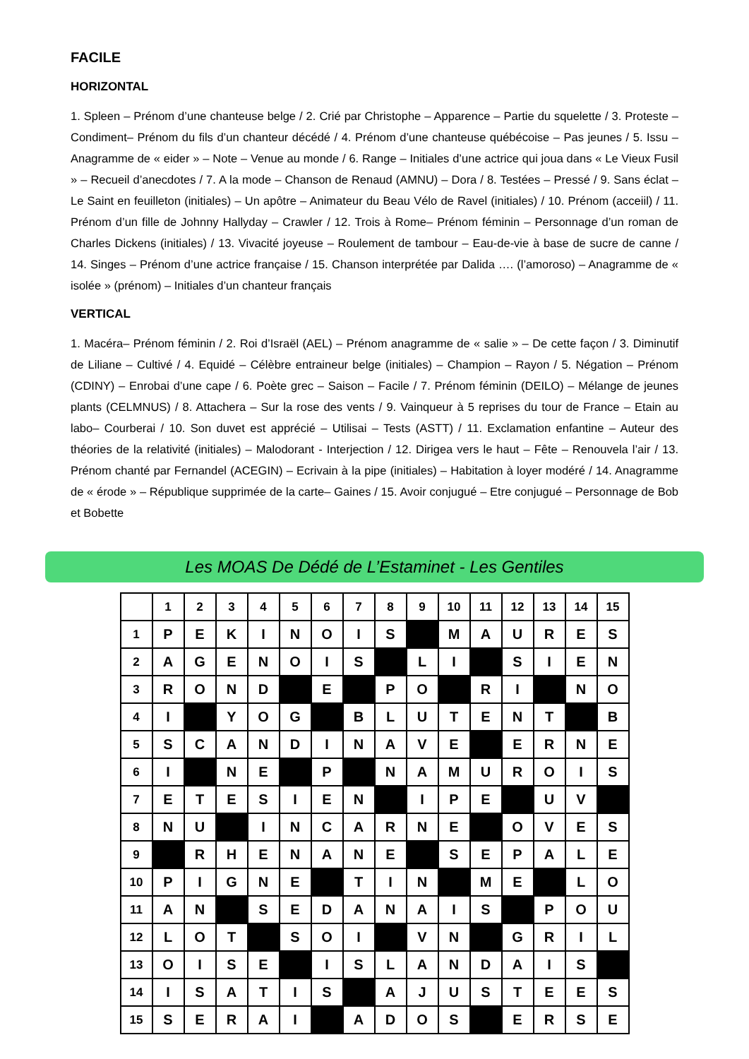FACILE
HORIZONTAL
1. Spleen – Prénom d’une chanteuse belge / 2. Crié par Christophe – Apparence – Partie du squelette / 3. Proteste – Condiment– Prénom du fils d’un chanteur décédé / 4. Prénom d’une chanteuse québécoise – Pas jeunes / 5. Issu – Anagramme de « eider » – Note – Venue au monde / 6. Range – Initiales d’une actrice qui joua dans « Le Vieux Fusil » – Recueil d’anecdotes / 7. A la mode – Chanson de Renaud (AMNU) – Dora / 8. Testées – Pressé / 9. Sans éclat – Le Saint en feuilleton (initiales) – Un apôtre – Animateur du Beau Vélo de Ravel (initiales) / 10. Prénom (acceiil) / 11. Prénom d’un fille de Johnny Hallyday – Crawler / 12. Trois à Rome– Prénom féminin – Personnage d’un roman de Charles Dickens (initiales) / 13. Vivacité joyeuse – Roulement de tambour – Eau-de-vie à base de sucre de canne / 14. Singes – Prénom d’une actrice française / 15. Chanson interprétée par Dalida …. (l’amoroso) – Anagramme de « isolée » (prénom) – Initiales d’un chanteur français
VERTICAL
1. Macéra– Prénom féminin / 2. Roi d’Israël (AEL) – Prénom anagramme de « salie » – De cette façon / 3. Diminutif de Liliane – Cultivé / 4. Equidé – Célèbre entraineur belge (initiales) – Champion – Rayon / 5. Négation – Prénom (CDINY) – Enrobai d’une cape / 6. Poète grec – Saison – Facile / 7. Prénom féminin (DEILO) – Mélange de jeunes plants (CELMNUS) / 8. Attachera – Sur la rose des vents / 9. Vainqueur à 5 reprises du tour de France – Etain au labo– Courberai / 10. Son duvet est apprécié – Utilisai – Tests (ASTT) / 11. Exclamation enfantine – Auteur des théories de la relativité (initiales) – Malodorant - Interjection / 12. Dirigea vers le haut – Fête – Renouvela l’air / 13. Prénom chanté par Fernandel (ACEGIN) – Ecrivain à la pipe (initiales) – Habitation à loyer modéré / 14. Anagramme de « érode » – République supprimée de la carte– Gaines / 15. Avoir conjugué – Etre conjugué – Personnage de Bob et Bobette
Les MOAS De Dédé de L’Estaminet - Les Gentiles
| | 1 | 2 | 3 | 4 | 5 | 6 | 7 | 8 | 9 | 10 | 11 | 12 | 13 | 14 | 15 |
| --- | --- | --- | --- | --- | --- | --- | --- | --- | --- | --- | --- | --- | --- | --- | --- |
| 1 | P | E | K | I | N | O | I | S | | M | A | U | R | E | S |
| 2 | A | G | E | N | O | I | S | | L | I | | S | I | E | N |
| 3 | R | O | N | D | | E | | P | O | | R | I | | N | O |
| 4 | I | | Y | O | G | | B | L | U | T | E | N | T | | B |
| 5 | S | C | A | N | D | I | N | A | V | E | | E | R | N | E |
| 6 | I | | N | E | | P | | N | A | M | U | R | O | I | S |
| 7 | E | T | E | S | I | E | N | | I | P | E | | U | V | |
| 8 | N | U | | I | N | C | A | R | N | E | | O | V | E | S |
| 9 | | R | H | E | N | A | N | E | | S | E | P | A | L | E |
| 10 | P | I | G | N | E | | T | I | N | | M | E | | L | O |
| 11 | A | N | | S | E | D | A | N | A | I | S | | P | O | U |
| 12 | L | O | T | | S | O | I | | V | N | | G | R | I | L |
| 13 | O | I | S | E | | I | S | L | A | N | D | A | I | S | |
| 14 | I | S | A | T | I | S | | A | J | U | S | T | E | E | S |
| 15 | S | E | R | A | I | | A | D | O | S | | E | R | S | E |